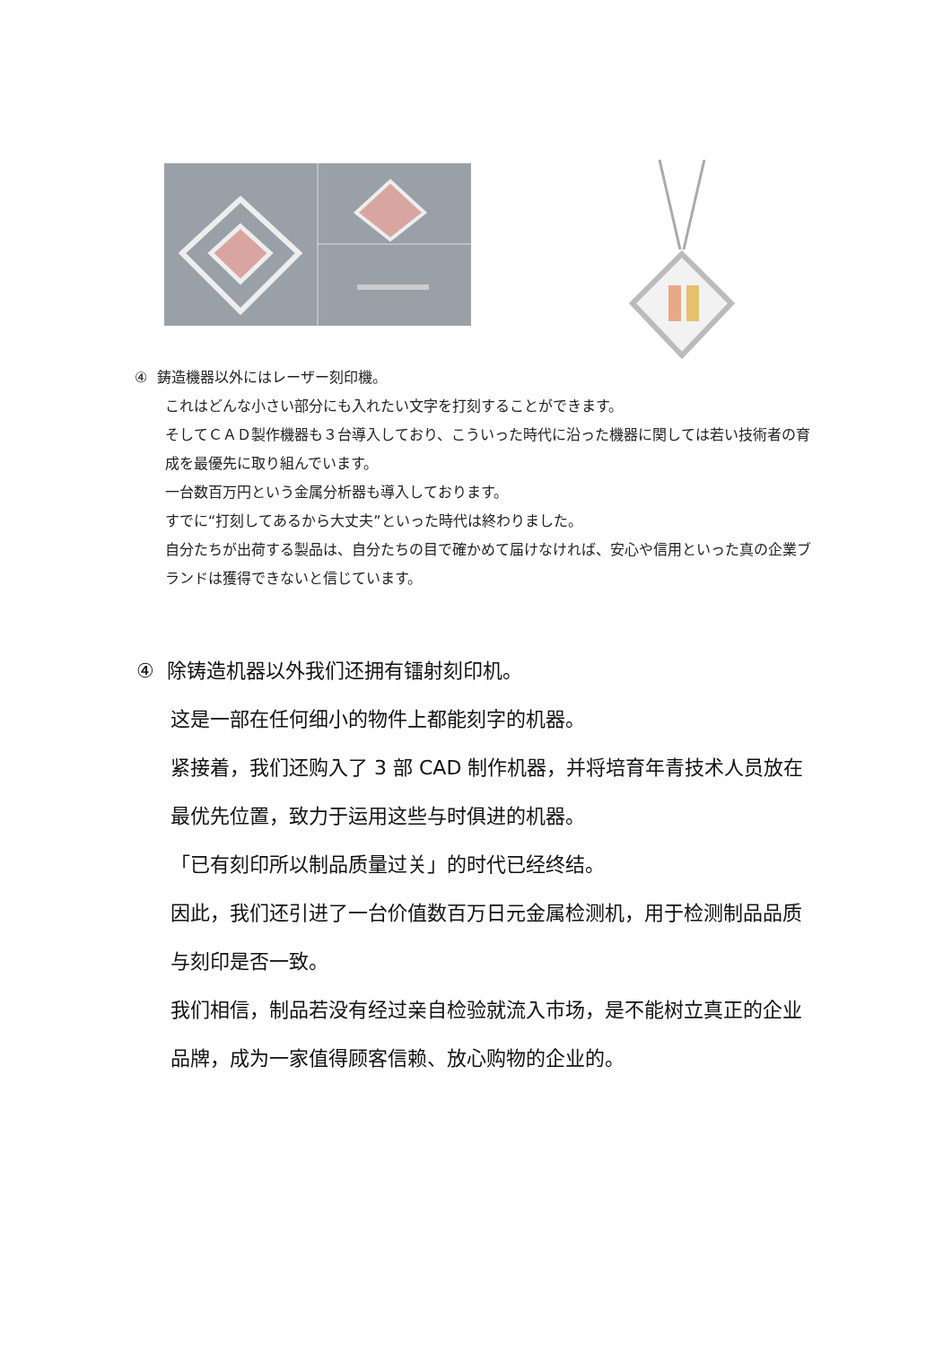④ 鋳造機器以外にはレーザー刻印機。
これはどんな小さい部分にも入れたい文字を打刻することができます。
そしてＣＡＤ製作機器も３台導入しており、こういった時代に沿った機器に関しては若い技術者の育成を最優先に取り組んでいます。
一台数百万円という金属分析器も導入しております。
すでに“打刻してあるから大丈夫”といった時代は終わりました。
自分たちが出荷する製品は、自分たちの目で確かめて届けなければ、安心や信用といった真の企業ブランドは獲得できないと信じています。
④ 除铸造机器以外我们还拥有镭射刻印机。
这是一部在任何细小的物件上都能刻字的机器。
紧接着，我们还购入了 3 部 CAD 制作机器，并将培育年青技术人员放在最优先位置，致力于运用这些与时俱进的机器。
「已有刻印所以制品质量过关」的时代已经终结。
因此，我们还引进了一台价值数百万日元金属检测机，用于检测制品品质与刻印是否一致。
我们相信，制品若没有经过亲自检验就流入市场，是不能树立真正的企业品牌，成为一家值得顾客信赖、放心购物的企业的。